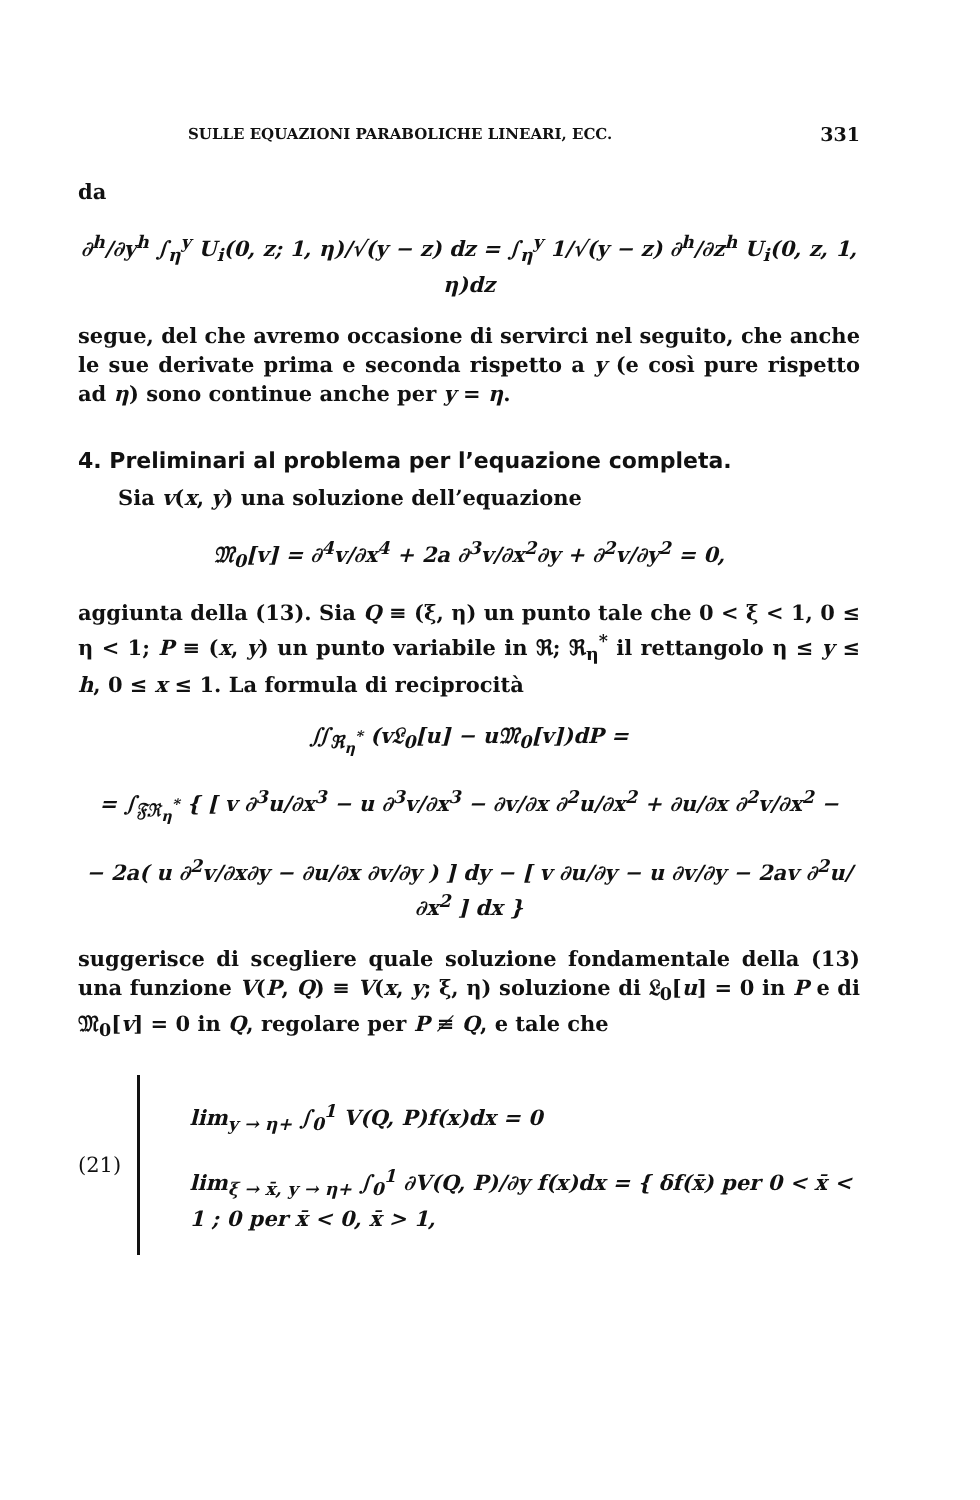SULLE EQUAZIONI PARABOLICHE LINEARI, ECC. 331
da
∂<sup>h</sup>/∂y<sup>h</sup> ∫<sub>η</sub><sup>y</sup> U<sub>i</sub>(0, z; 1, η)/√(y − z) dz = ∫<sub>η</sub><sup>y</sup> 1/√(y − z) ∂<sup>h</sup>/∂z<sup>h</sup> U<sub>i</sub>(0, z, 1, η)dz
segue, del che avremo occasione di servirci nel seguito, che anche le sue derivate prima e seconda rispetto a y (e così pure rispetto ad η) sono continue anche per y = η.
4. Preliminari al problema per l’equazione completa.
Sia v(x, y) una soluzione dell’equazione
𝔐<sub>0</sub>[v] = ∂<sup>4</sup>v/∂x<sup>4</sup> + 2a ∂<sup>3</sup>v/∂x<sup>2</sup>∂y + ∂<sup>2</sup>v/∂y<sup>2</sup> = 0,
aggiunta della (13). Sia Q ≡ (ξ, η) un punto tale che 0 < ξ < 1, 0 ≤ η < 1; P ≡ (x, y) un punto variabile in ℜ; ℜ<sub>η</sub><sup>*</sup> il rettangolo η ≤ y ≤ h, 0 ≤ x ≤ 1. La formula di reciprocità
∬<sub>ℜ<sub>η</sub><sup>*</sup></sub> (v𝔏<sub>0</sub>[u] − u𝔐<sub>0</sub>[v])dP =
= ∫<sub>𝔉ℜ<sub>η</sub><sup>*</sup></sub> { [ v ∂<sup>3</sup>u/∂x<sup>3</sup> − u ∂<sup>3</sup>v/∂x<sup>3</sup> − ∂v/∂x ∂<sup>2</sup>u/∂x<sup>2</sup> + ∂u/∂x ∂<sup>2</sup>v/∂x<sup>2</sup> −
− 2a( u ∂<sup>2</sup>v/∂x∂y − ∂u/∂x ∂v/∂y ) ] dy − [ v ∂u/∂y − u ∂v/∂y − 2av ∂<sup>2</sup>u/∂x<sup>2</sup> ] dx }
suggerisce di scegliere quale soluzione fondamentale della (13) una funzione V(P, Q) ≡ V(x, y; ξ, η) soluzione di 𝔏<sub>0</sub>[u] = 0 in P e di 𝔐<sub>0</sub>[v] = 0 in Q, regolare per P ≢ Q, e tale che
(21)
lim<sub>y → η+</sub> ∫<sub>0</sub><sup>1</sup> V(Q, P)f(x)dx = 0
lim<sub>ξ → x̄, y → η+</sub> ∫<sub>0</sub><sup>1</sup> ∂V(Q, P)/∂y f(x)dx = { δf(x̄) per 0 < x̄ < 1 ; 0 per x̄ < 0, x̄ > 1,